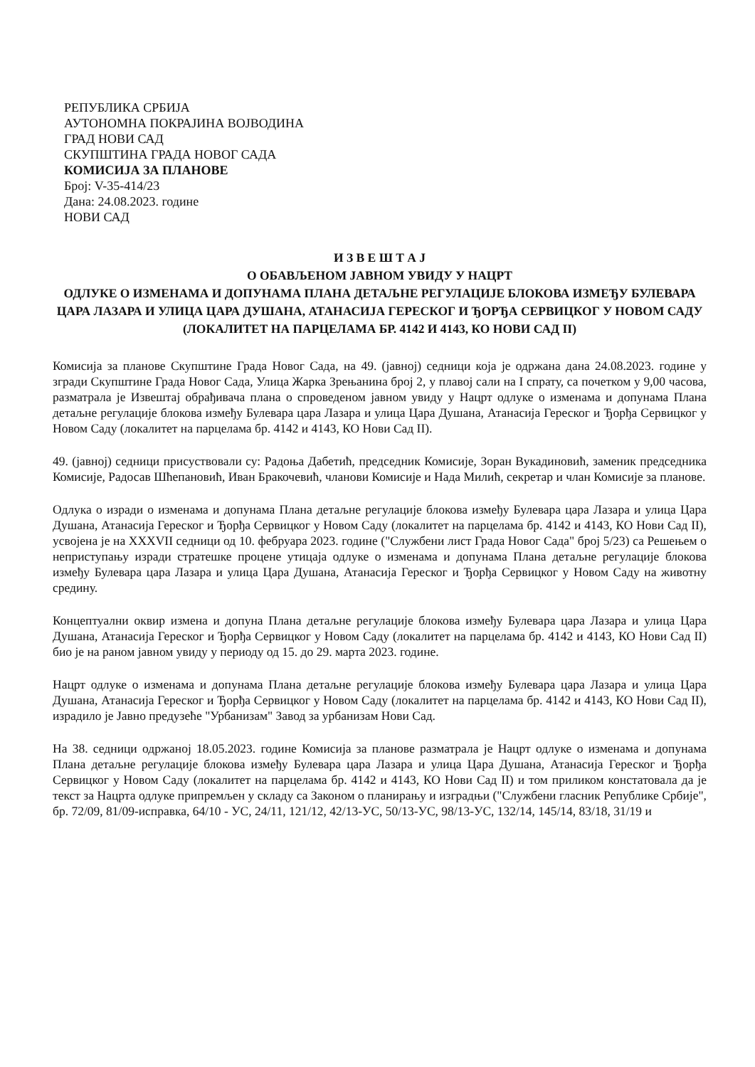РЕПУБЛИКА СРБИЈА
АУТОНОМНА ПОКРАЈИНА ВОЈВОДИНА
ГРАД НОВИ САД
СКУПШТИНА ГРАДА НОВОГ САДА
КОМИСИЈА ЗА ПЛАНОВЕ
Број: V-35-414/23
Дана: 24.08.2023. године
НОВИ САД
И З В Е Ш Т А Ј
О ОБАВЉЕНОМ ЈАВНОМ УВИДУ У НАЦРТ
ОДЛУКЕ О ИЗМЕНАМА И ДОПУНАМА ПЛАНА ДЕТАЉНЕ РЕГУЛАЦИЈЕ БЛОКОВА ИЗМЕЂУ БУЛЕВАРА ЦАРА ЛАЗАРА И УЛИЦА ЦАРА ДУШАНА, АТАНАСИЈА ГЕРЕСКОГ И ЂОРЂА СЕРВИЦКОГ У НОВОМ САДУ (ЛОКАЛИТЕТ НА ПАРЦЕЛАМА БР. 4142 И 4143, КО НОВИ САД II)
Комисија за планове Скупштине Града Новог Сада, на 49. (јавној) седници која је одржана дана 24.08.2023. године у згради Скупштине Града Новог Сада, Улица Жарка Зрењанина број 2, у плавој сали на I спрату, са почетком у 9,00 часова, разматрала је Извештај обрађивача плана о спроведеном јавном увиду у Нацрт одлуке о изменама и допунама Плана детаљне регулације блокова између Булевара цара Лазара и улица Цара Душана, Атанасија Гереског и Ђорђа Сервицког у Новом Саду (локалитет на парцелама бр. 4142 и 4143, КО Нови Сад II).
49. (јавној) седници присуствовали су: Радоња Дабетић, председник Комисије, Зоран Вукадиновић, заменик председника Комисије, Радосав Шћепановић, Иван Бракочевић, чланови Комисије и Нада Милић, секретар и члан Комисије за планове.
Одлука о изради о изменама и допунама Плана детаљне регулације блокова између Булевара цара Лазара и улица Цара Душана, Атанасија Гереског и Ђорђа Сервицког у Новом Саду (локалитет на парцелама бр. 4142 и 4143, КО Нови Сад II), усвојена је на XXXVII седници од 10. фебруара 2023. године ("Службени лист Града Новог Сада" број 5/23) са Решењем о неприступању изради стратешке процене утицаја одлуке о изменама и допунама Плана детаљне регулације блокова између Булевара цара Лазара и улица Цара Душана, Атанасија Гереског и Ђорђа Сервицког у Новом Саду на животну средину.
Концептуални оквир измена и допуна Плана детаљне регулације блокова између Булевара цара Лазара и улица Цара Душана, Атанасија Гереског и Ђорђа Сервицког у Новом Саду (локалитет на парцелама бр. 4142 и 4143, КО Нови Сад II) био је на раном јавном увиду у периоду од 15. до 29. марта 2023. године.
Нацрт одлуке о изменама и допунама Плана детаљне регулације блокова између Булевара цара Лазара и улица Цара Душана, Атанасија Гереског и Ђорђа Сервицког у Новом Саду (локалитет на парцелама бр. 4142 и 4143, КО Нови Сад II), израдило је Јавно предузеће "Урбанизам" Завод за урбанизам Нови Сад.
На 38. седници одржаној 18.05.2023. године Комисија за планове разматрала је Нацрт одлуке о изменама и допунама Плана детаљне регулације блокова између Булевара цара Лазара и улица Цара Душана, Атанасија Гереског и Ђорђа Сервицког у Новом Саду (локалитет на парцелама бр. 4142 и 4143, КО Нови Сад II) и том приликом констатовала да је текст за Нацрта одлуке припремљен у складу са Законом о планирању и изградњи ("Службени гласник Републике Србије", бр. 72/09, 81/09-исправка, 64/10 - УС, 24/11, 121/12, 42/13-УС, 50/13-УС, 98/13-УС, 132/14, 145/14, 83/18, 31/19 и